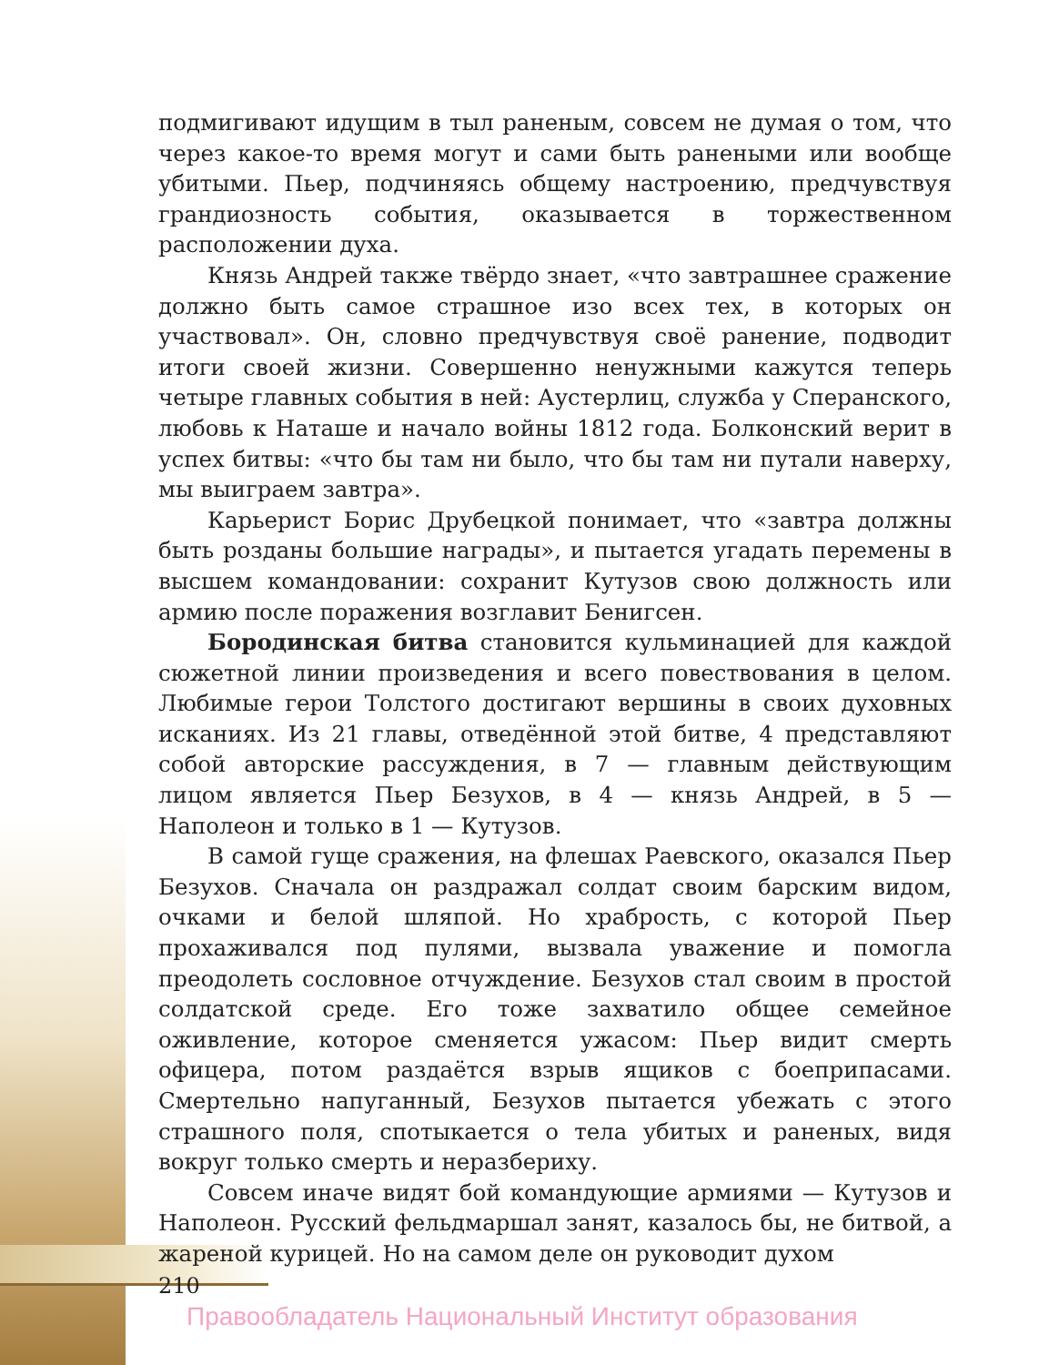подмигивают идущим в тыл раненым, совсем не думая о том, что через какое-то время могут и сами быть ранеными или вообще убитыми. Пьер, подчиняясь общему настроению, предчувствуя грандиозность события, оказывается в торжественном расположении духа.
Князь Андрей также твёрдо знает, «что завтрашнее сражение должно быть самое страшное изо всех тех, в которых он участвовал». Он, словно предчувствуя своё ранение, подводит итоги своей жизни. Совершенно ненужными кажутся теперь четыре главных события в ней: Аустерлиц, служба у Сперанского, любовь к Наташе и начало войны 1812 года. Болконский верит в успех битвы: «что бы там ни было, что бы там ни путали наверху, мы выиграем завтра».
Карьерист Борис Друбецкой понимает, что «завтра должны быть розданы большие награды», и пытается угадать перемены в высшем командовании: сохранит Кутузов свою должность или армию после поражения возглавит Бенигсен.
Бородинская битва становится кульминацией для каждой сюжетной линии произведения и всего повествования в целом. Любимые герои Толстого достигают вершины в своих духовных исканиях. Из 21 главы, отведённой этой битве, 4 представляют собой авторские рассуждения, в 7 — главным действующим лицом является Пьер Безухов, в 4 — князь Андрей, в 5 — Наполеон и только в 1 — Кутузов.
В самой гуще сражения, на флешах Раевского, оказался Пьер Безухов. Сначала он раздражал солдат своим барским видом, очками и белой шляпой. Но храбрость, с которой Пьер прохаживался под пулями, вызвала уважение и помогла преодолеть сословное отчуждение. Безухов стал своим в простой солдатской среде. Его тоже захватило общее семейное оживление, которое сменяется ужасом: Пьер видит смерть офицера, потом раздаётся взрыв ящиков с боеприпасами. Смертельно напуганный, Безухов пытается убежать с этого страшного поля, спотыкается о тела убитых и раненых, видя вокруг только смерть и неразбериху.
Совсем иначе видят бой командующие армиями — Кутузов и Наполеон. Русский фельдмаршал занят, казалось бы, не битвой, а жареной курицей. Но на самом деле он руководит духом
210
Правообладатель Национальный Институт образования